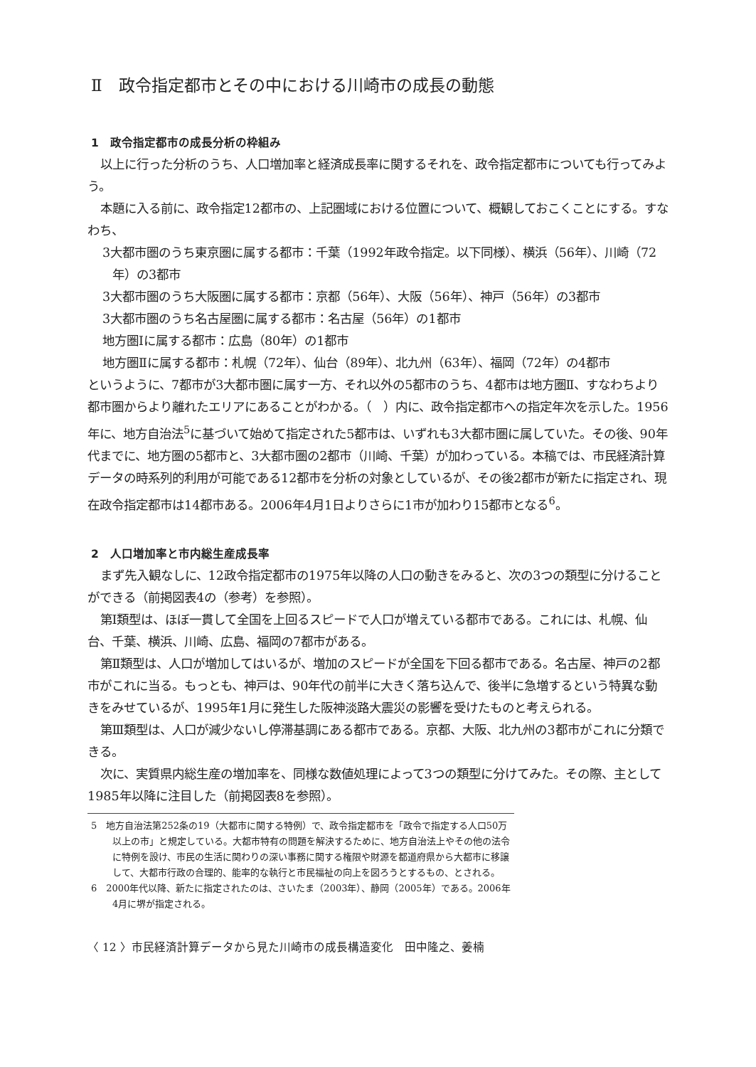Ⅱ　政令指定都市とその中における川崎市の成長の動態
1　政令指定都市の成長分析の枠組み
以上に行った分析のうち、人口増加率と経済成長率に関するそれを、政令指定都市についても行ってみよう。
本題に入る前に、政令指定12都市の、上記圏域における位置について、概観しておこくことにする。すなわち、
3大都市圏のうち東京圏に属する都市：千葉（1992年政令指定。以下同様）、横浜（56年）、川崎（72年）の3都市
3大都市圏のうち大阪圏に属する都市：京都（56年）、大阪（56年）、神戸（56年）の3都市
3大都市圏のうち名古屋圏に属する都市：名古屋（56年）の1都市
地方圏Ⅰに属する都市：広島（80年）の1都市
地方圏Ⅱに属する都市：札幌（72年）、仙台（89年）、北九州（63年）、福岡（72年）の4都市
というように、7都市が3大都市圏に属す一方、それ以外の5都市のうち、4都市は地方圏Ⅱ、すなわちより都市圏からより離れたエリアにあることがわかる。（　）内に、政令指定都市への指定年次を示した。1956年に、地方自治法<sup>5</sup>に基づいて始めて指定された5都市は、いずれも3大都市圏に属していた。その後、90年代までに、地方圏の5都市と、3大都市圏の2都市（川崎、千葉）が加わっている。本稿では、市民経済計算データの時系列的利用が可能である12都市を分析の対象としているが、その後2都市が新たに指定され、現在政令指定都市は14都市ある。2006年4月1日よりさらに1市が加わり15都市となる<sup>6</sup>。
2　人口増加率と市内総生産成長率
まず先入観なしに、12政令指定都市の1975年以降の人口の動きをみると、次の3つの類型に分けることができる（前掲図表4の（参考）を参照）。
第Ⅰ類型は、ほぼ一貫して全国を上回るスピードで人口が増えている都市である。これには、札幌、仙台、千葉、横浜、川崎、広島、福岡の7都市がある。
第Ⅱ類型は、人口が増加してはいるが、増加のスピードが全国を下回る都市である。名古屋、神戸の2都市がこれに当る。もっとも、神戸は、90年代の前半に大きく落ち込んで、後半に急増するという特異な動きをみせているが、1995年1月に発生した阪神淡路大震災の影響を受けたものと考えられる。
第Ⅲ類型は、人口が減少ないし停滞基調にある都市である。京都、大阪、北九州の3都市がこれに分類できる。
次に、実質県内総生産の増加率を、同様な数値処理によって3つの類型に分けてみた。その際、主として1985年以降に注目した（前掲図表8を参照）。
5　地方自治法第252条の19（大都市に関する特例）で、政令指定都市を「政令で指定する人口50万以上の市」と規定している。大都市特有の問題を解決するために、地方自治法上やその他の法令に特例を設け、市民の生活に関わりの深い事務に関する権限や財源を都道府県から大都市に移譲して、大都市行政の合理的、能率的な執行と市民福祉の向上を図ろうとするもの、とされる。
6　2000年代以降、新たに指定されたのは、さいたま（2003年）、静岡（2005年）である。2006年4月に堺が指定される。
〈 12 〉市民経済計算データから見た川崎市の成長構造変化　田中隆之、姜楠